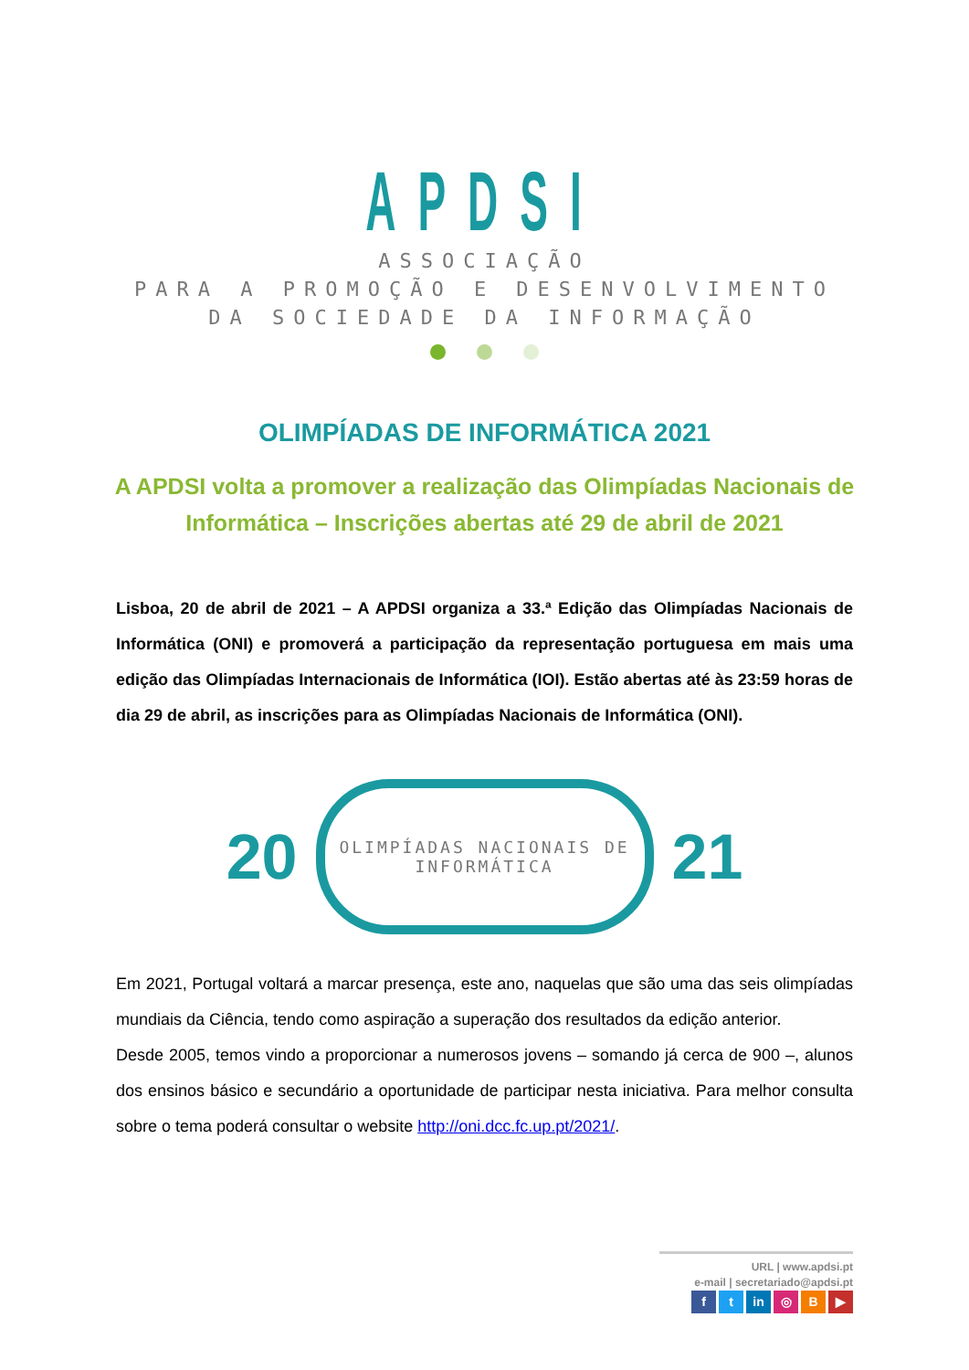APDSI
ASSOCIAÇÃO
PARA A PROMOÇÃO E DESENVOLVIMENTO
DA SOCIEDADE DA INFORMAÇÃO
OLIMPÍADAS DE INFORMÁTICA 2021
A APDSI volta a promover a realização das Olimpíadas Nacionais de Informática – Inscrições abertas até 29 de abril de 2021
Lisboa, 20 de abril de 2021 – A APDSI organiza a 33.ª Edição das Olimpíadas Nacionais de Informática (ONI) e promoverá a participação da representação portuguesa em mais uma edição das Olimpíadas Internacionais de Informática (IOI). Estão abertas até às 23:59 horas de dia 29 de abril, as inscrições para as Olimpíadas Nacionais de Informática (ONI).
20
OLIMPÍADAS NACIONAIS DE INFORMÁTICA
21
Em 2021, Portugal voltará a marcar presença, este ano, naquelas que são uma das seis olimpíadas mundiais da Ciência, tendo como aspiração a superação dos resultados da edição anterior.
Desde 2005, temos vindo a proporcionar a numerosos jovens – somando já cerca de 900 –, alunos dos ensinos básico e secundário a oportunidade de participar nesta iniciativa. Para melhor consulta sobre o tema poderá consultar o website http://oni.dcc.fc.up.pt/2021/.
URL | www.apdsi.pt
e-mail | secretariado@apdsi.pt
ft in ◎ B ▶